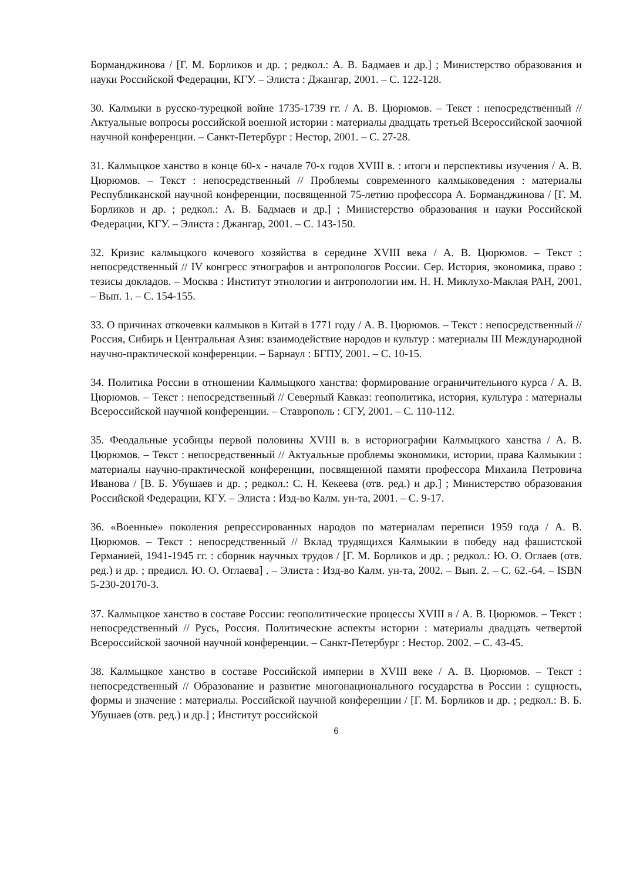Борманджинова / [Г. М. Борликов и др. ; редкол.: А. В. Бадмаев и др.] ; Министерство образования и науки Российской Федерации, КГУ. – Элиста : Джангар, 2001. – С. 122-128.
30. Калмыки в русско-турецкой войне 1735-1739 гг. / А. В. Цюрюмов. – Текст : непосредственный // Актуальные вопросы российской военной истории : материалы двадцать третьей Всероссийской заочной научной конференции. – Санкт-Петербург : Нестор, 2001. – С. 27-28.
31. Калмыцкое ханство в конце 60-х - начале 70-х годов XVIII в. : итоги и перспективы изучения / А. В. Цюрюмов. – Текст : непосредственный // Проблемы современного калмыковедения : материалы Республиканской научной конференции, посвященной 75-летию профессора А. Борманджинова / [Г. М. Борликов и др. ; редкол.: А. В. Бадмаев и др.] ; Министерство образования и науки Российской Федерации, КГУ. – Элиста : Джангар, 2001. – С. 143-150.
32. Кризис калмыцкого кочевого хозяйства в середине XVIII века / А. В. Цюрюмов. – Текст : непосредственный // IV конгресс этнографов и антропологов России. Сер. История, экономика, право : тезисы докладов. – Москва : Институт этнологии и антропологии им. Н. Н. Миклухо-Маклая РАН, 2001. – Вып. 1. – С. 154-155.
33. О причинах откочевки калмыков в Китай в 1771 году / А. В. Цюрюмов. – Текст : непосредственный // Россия, Сибирь и Центральная Азия: взаимодействие народов и культур : материалы III Международной научно-практической конференции. – Барнаул : БГПУ, 2001. – С. 10-15.
34. Политика России в отношении Калмыцкого ханства: формирование ограничительного курса / А. В. Цюрюмов. – Текст : непосредственный // Северный Кавказ: геополитика, история, культура : материалы Всероссийской научной конференции. – Ставрополь : СГУ, 2001. – С. 110-112.
35. Феодальные усобицы первой половины XVIII в. в историографии Калмыцкого ханства / А. В. Цюрюмов. – Текст : непосредственный // Актуальные проблемы экономики, истории, права Калмыкии : материалы научно-практической конференции, посвященной памяти профессора Михаила Петровича Иванова / [В. Б. Убушаев и др. ; редкол.: С. Н. Кекеева (отв. ред.) и др.] ; Министерство образования Российской Федерации, КГУ. – Элиста : Изд-во Калм. ун-та, 2001. – С. 9-17.
36. «Военные» поколения репрессированных народов по материалам переписи 1959 года / А. В. Цюрюмов. – Текст : непосредственный // Вклад трудящихся Калмыкии в победу над фашистской Германией, 1941-1945 гг. : сборник научных трудов / [Г. М. Борликов и др. ; редкол.: Ю. О. Оглаев (отв. ред.) и др. ; предисл. Ю. О. Оглаева] . – Элиста : Изд-во Калм. ун-та, 2002. – Вып. 2. – С. 62.-64. – ISBN 5-230-20170-3.
37. Калмыцкое ханство в составе России: геополитические процессы XVIII в / А. В. Цюрюмов. – Текст : непосредственный // Русь, Россия. Политические аспекты истории : материалы двадцать четвертой Всероссийской заочной научной конференции. – Санкт-Петербург : Нестор. 2002. – С. 43-45.
38. Калмыцкое ханство в составе Российской империи в XVIII веке / А. В. Цюрюмов. – Текст : непосредственный // Образование и развитие многонационального государства в России : сущность, формы и значение : материалы. Российской научной конференции / [Г. М. Борликов и др. ; редкол.: В. Б. Убушаев (отв. ред.) и др.] ; Институт российской
6